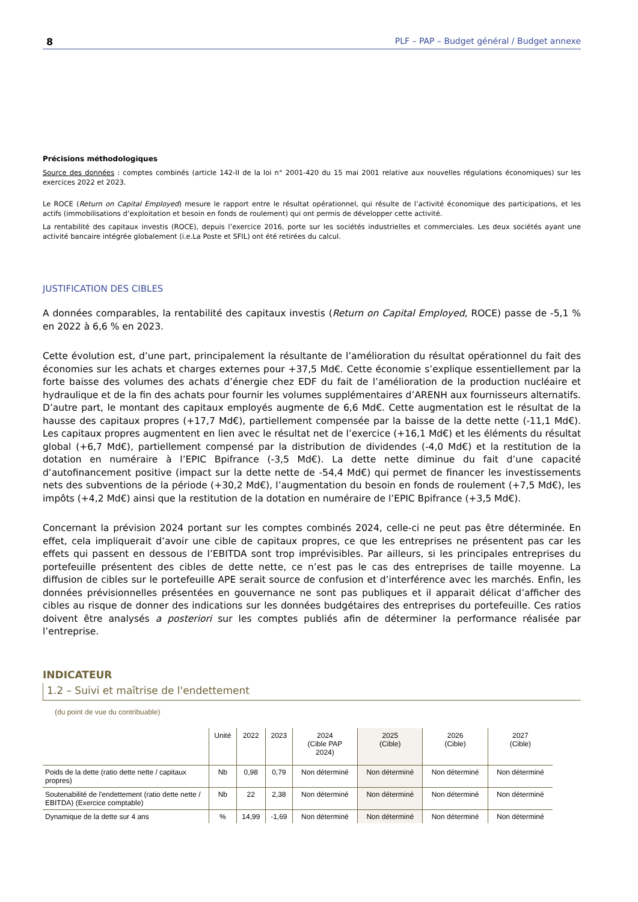8 PLF – PAP – Budget général / Budget annexe
Précisions méthodologiques
Source des données : comptes combinés (article 142-II de la loi n° 2001-420 du 15 mai 2001 relative aux nouvelles régulations économiques) sur les exercices 2022 et 2023.
Le ROCE (Return on Capital Employed) mesure le rapport entre le résultat opérationnel, qui résulte de l’activité économique des participations, et les actifs (immobilisations d’exploitation et besoin en fonds de roulement) qui ont permis de développer cette activité.
La rentabilité des capitaux investis (ROCE), depuis l’exercice 2016, porte sur les sociétés industrielles et commerciales. Les deux sociétés ayant une activité bancaire intégrée globalement (i.e.La Poste et SFIL) ont été retirées du calcul.
JUSTIFICATION DES CIBLES
A données comparables, la rentabilité des capitaux investis (Return on Capital Employed, ROCE) passe de -5,1 % en 2022 à 6,6 % en 2023.
Cette évolution est, d’une part, principalement la résultante de l’amélioration du résultat opérationnel du fait des économies sur les achats et charges externes pour +37,5 Md€. Cette économie s’explique essentiellement par la forte baisse des volumes des achats d’énergie chez EDF du fait de l’amélioration de la production nucléaire et hydraulique et de la fin des achats pour fournir les volumes supplémentaires d’ARENH aux fournisseurs alternatifs. D’autre part, le montant des capitaux employés augmente de 6,6 Md€. Cette augmentation est le résultat de la hausse des capitaux propres (+17,7 Md€), partiellement compensée par la baisse de la dette nette (-11,1 Md€). Les capitaux propres augmentent en lien avec le résultat net de l’exercice (+16,1 Md€) et les éléments du résultat global (+6,7 Md€), partiellement compensé par la distribution de dividendes (-4,0 Md€) et la restitution de la dotation en numéraire à l’EPIC Bpifrance (-3,5 Md€). La dette nette diminue du fait d’une capacité d’autofinancement positive (impact sur la dette nette de -54,4 Md€) qui permet de financer les investissements nets des subventions de la période (+30,2 Md€), l’augmentation du besoin en fonds de roulement (+7,5 Md€), les impôts (+4,2 Md€) ainsi que la restitution de la dotation en numéraire de l’EPIC Bpifrance (+3,5 Md€).
Concernant la prévision 2024 portant sur les comptes combinés 2024, celle-ci ne peut pas être déterminée. En effet, cela impliquerait d’avoir une cible de capitaux propres, ce que les entreprises ne présentent pas car les effets qui passent en dessous de l’EBITDA sont trop imprévisibles. Par ailleurs, si les principales entreprises du portefeuille présentent des cibles de dette nette, ce n’est pas le cas des entreprises de taille moyenne. La diffusion de cibles sur le portefeuille APE serait source de confusion et d’interférence avec les marchés. Enfin, les données prévisionnelles présentées en gouvernance ne sont pas publiques et il apparait délicat d’afficher des cibles au risque de donner des indications sur les données budgétaires des entreprises du portefeuille. Ces ratios doivent être analysés a posteriori sur les comptes publiés afin de déterminer la performance réalisée par l’entreprise.
INDICATEUR
1.2 – Suivi et maîtrise de l'endettement
(du point de vue du contribuable)
| | Unité | 2022 | 2023 | 2024 (Cible PAP 2024) | 2025 (Cible) | 2026 (Cible) | 2027 (Cible) |
| --- | --- | --- | --- | --- | --- | --- | --- |
| Poids de la dette (ratio dette nette / capitaux propres) | Nb | 0,98 | 0,79 | Non déterminé | Non déterminé | Non déterminé | Non déterminé |
| Soutenabilité de l'endettement (ratio dette nette / EBITDA) (Exercice comptable) | Nb | 22 | 2,38 | Non déterminé | Non déterminé | Non déterminé | Non déterminé |
| Dynamique de la dette sur 4 ans | % | 14,99 | -1,69 | Non déterminé | Non déterminé | Non déterminé | Non déterminé |